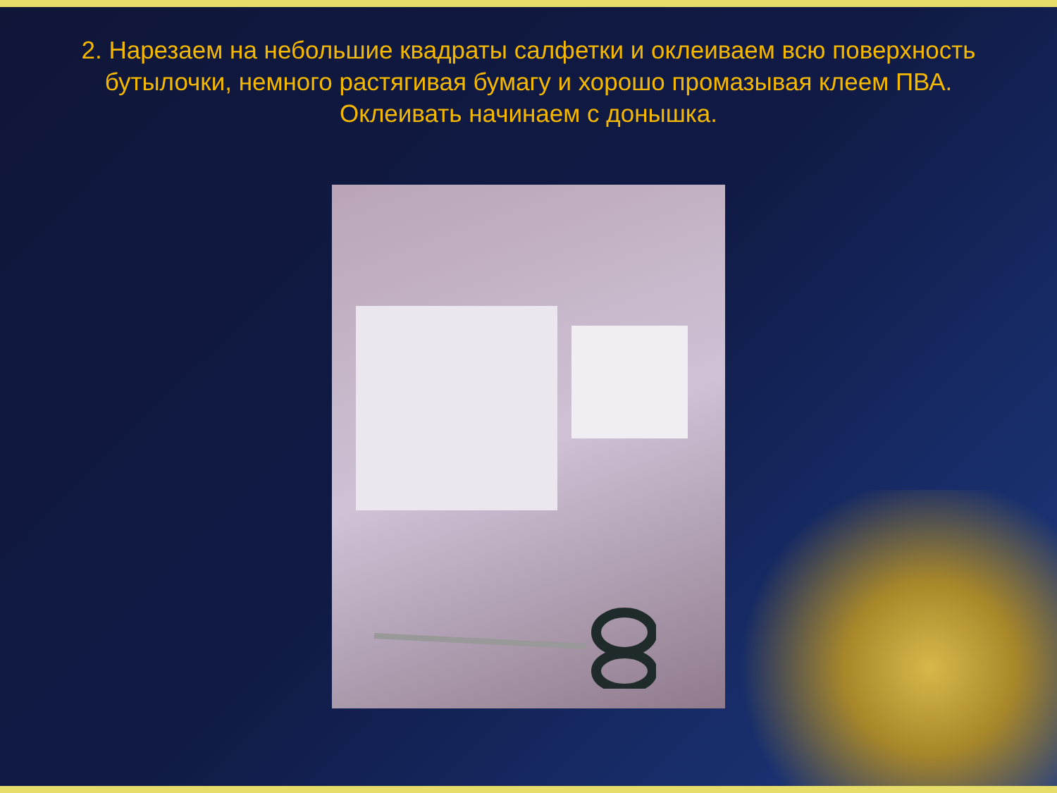2. Нарезаем на небольшие квадраты салфетки и оклеиваем всю поверхность бутылочки, немного растягивая бумагу и хорошо промазывая клеем ПВА. Оклеивать начинаем с донышка.